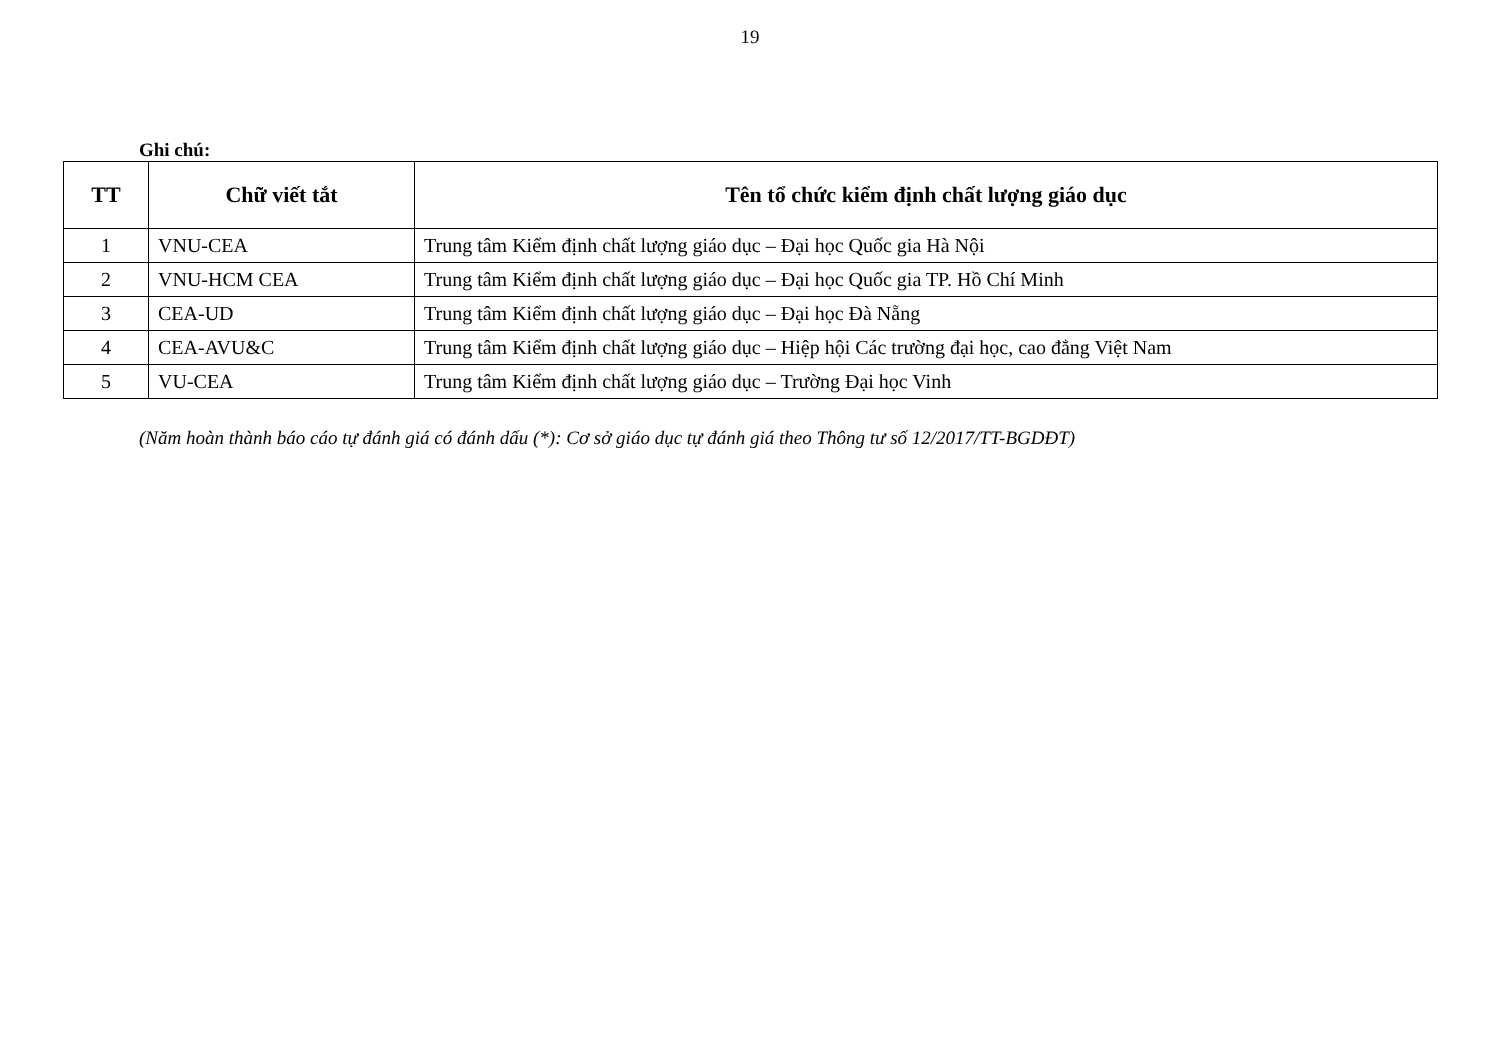19
Ghi chú:
| TT | Chữ viết tắt | Tên tổ chức kiểm định chất lượng giáo dục |
| --- | --- | --- |
| 1 | VNU-CEA | Trung tâm Kiểm định chất lượng giáo dục – Đại học Quốc gia Hà Nội |
| 2 | VNU-HCM CEA | Trung tâm Kiểm định chất lượng giáo dục – Đại học Quốc gia TP. Hồ Chí Minh |
| 3 | CEA-UD | Trung tâm Kiểm định chất lượng giáo dục – Đại học Đà Nẵng |
| 4 | CEA-AVU&C | Trung tâm Kiểm định chất lượng giáo dục – Hiệp hội Các trường đại học, cao đẳng Việt Nam |
| 5 | VU-CEA | Trung tâm Kiểm định chất lượng giáo dục – Trường Đại học Vinh |
(Năm hoàn thành báo cáo tự đánh giá có đánh dấu (*): Cơ sở giáo dục tự đánh giá theo Thông tư số 12/2017/TT-BGDĐT)